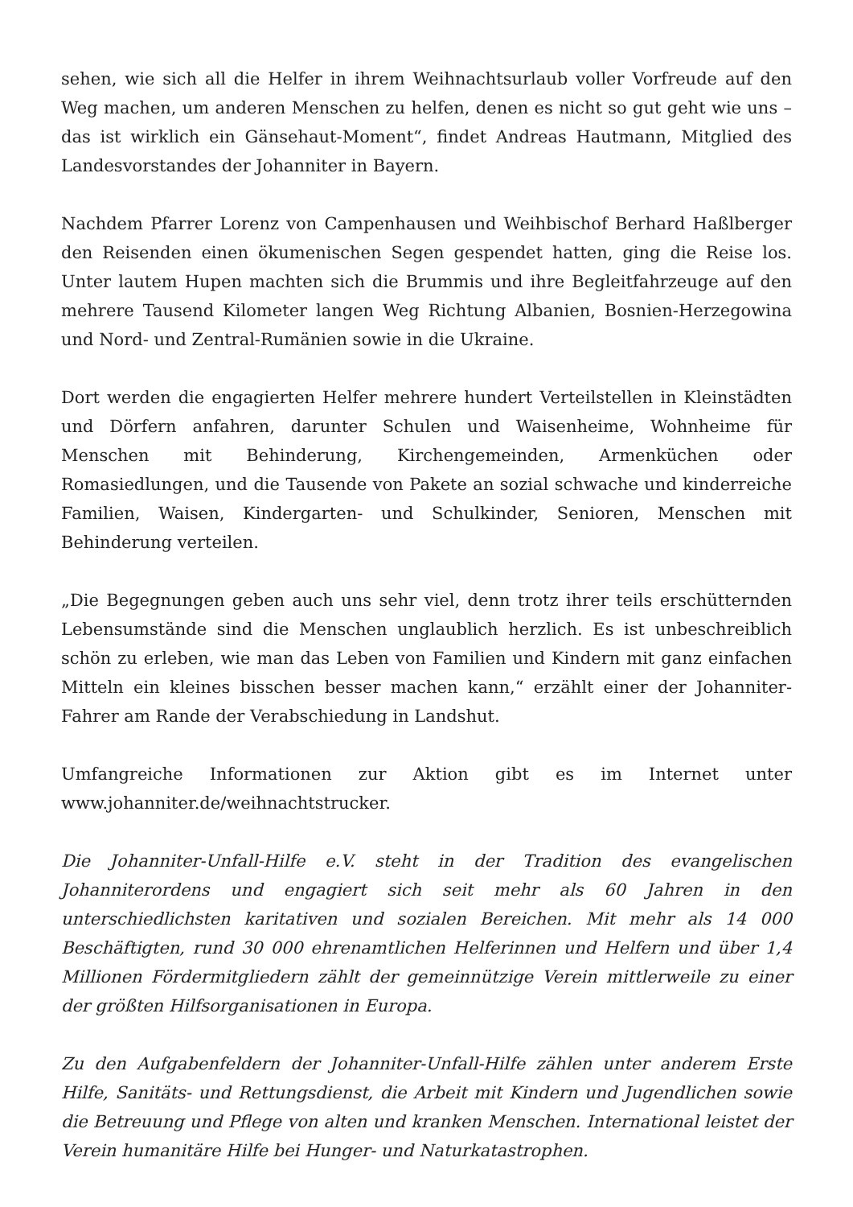sehen, wie sich all die Helfer in ihrem Weihnachtsurlaub voller Vorfreude auf den Weg machen, um anderen Menschen zu helfen, denen es nicht so gut geht wie uns – das ist wirklich ein Gänsehaut-Moment“, findet Andreas Hautmann, Mitglied des Landesvorstandes der Johanniter in Bayern.
Nachdem Pfarrer Lorenz von Campenhausen und Weihbischof Berhard Haßlberger den Reisenden einen ökumenischen Segen gespendet hatten, ging die Reise los. Unter lautem Hupen machten sich die Brummis und ihre Begleitfahrzeuge auf den mehrere Tausend Kilometer langen Weg Richtung Albanien, Bosnien-Herzegowina und Nord- und Zentral-Rumänien sowie in die Ukraine.
Dort werden die engagierten Helfer mehrere hundert Verteilstellen in Kleinstädten und Dörfern anfahren, darunter Schulen und Waisenheime, Wohnheime für Menschen mit Behinderung, Kirchengemeinden, Armenküchen oder Romasiedlungen, und die Tausende von Pakete an sozial schwache und kinderreiche Familien, Waisen, Kindergarten- und Schulkinder, Senioren, Menschen mit Behinderung verteilen.
„Die Begegnungen geben auch uns sehr viel, denn trotz ihrer teils erschütternden Lebensumstände sind die Menschen unglaublich herzlich. Es ist unbeschreiblich schön zu erleben, wie man das Leben von Familien und Kindern mit ganz einfachen Mitteln ein kleines bisschen besser machen kann,“ erzählt einer der Johanniter-Fahrer am Rande der Verabschiedung in Landshut.
Umfangreiche Informationen zur Aktion gibt es im Internet unter www.johanniter.de/weihnachtstrucker.
Die Johanniter-Unfall-Hilfe e.V. steht in der Tradition des evangelischen Johanniterordens und engagiert sich seit mehr als 60 Jahren in den unterschiedlichsten karitativen und sozialen Bereichen. Mit mehr als 14 000 Beschäftigten, rund 30 000 ehrenamtlichen Helferinnen und Helfern und über 1,4 Millionen Fördermitgliedern zählt der gemeinnützige Verein mittlerweile zu einer der größten Hilfsorganisationen in Europa.
Zu den Aufgabenfeldern der Johanniter-Unfall-Hilfe zählen unter anderem Erste Hilfe, Sanitäts- und Rettungsdienst, die Arbeit mit Kindern und Jugendlichen sowie die Betreuung und Pflege von alten und kranken Menschen. International leistet der Verein humanitäre Hilfe bei Hunger- und Naturkatastrophen.